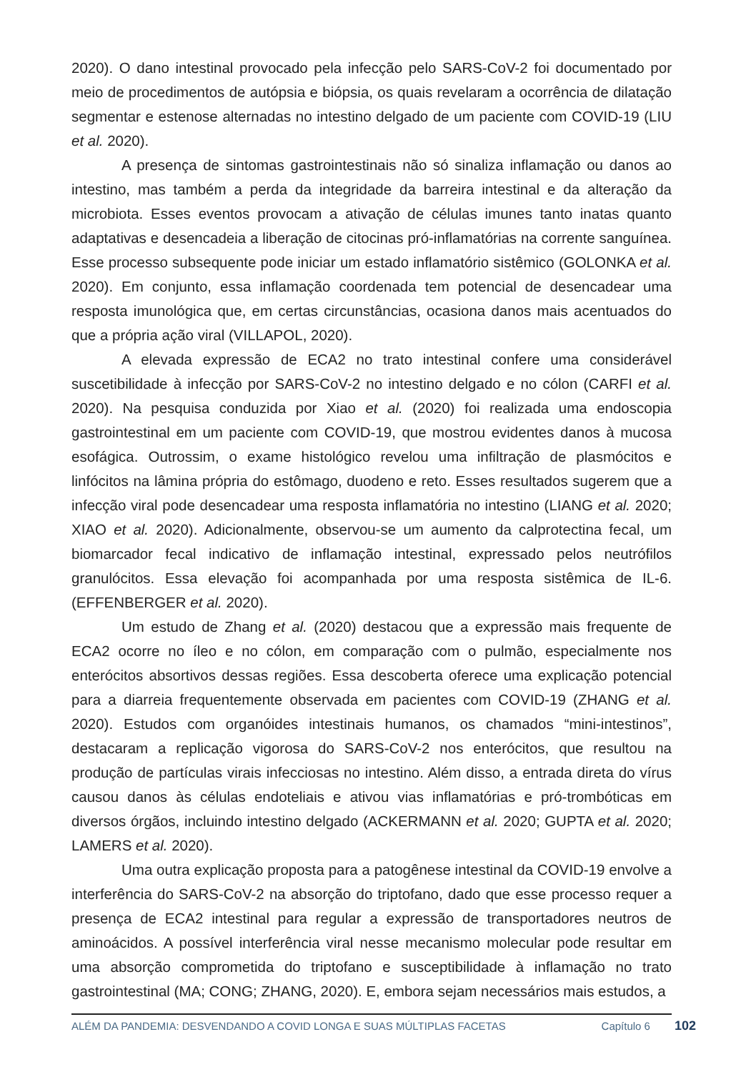2020). O dano intestinal provocado pela infecção pelo SARS-CoV-2 foi documentado por meio de procedimentos de autópsia e biópsia, os quais revelaram a ocorrência de dilatação segmentar e estenose alternadas no intestino delgado de um paciente com COVID-19 (LIU et al. 2020).
A presença de sintomas gastrointestinais não só sinaliza inflamação ou danos ao intestino, mas também a perda da integridade da barreira intestinal e da alteração da microbiota. Esses eventos provocam a ativação de células imunes tanto inatas quanto adaptativas e desencadeia a liberação de citocinas pró-inflamatórias na corrente sanguínea. Esse processo subsequente pode iniciar um estado inflamatório sistêmico (GOLONKA et al. 2020). Em conjunto, essa inflamação coordenada tem potencial de desencadear uma resposta imunológica que, em certas circunstâncias, ocasiona danos mais acentuados do que a própria ação viral (VILLAPOL, 2020).
A elevada expressão de ECA2 no trato intestinal confere uma considerável suscetibilidade à infecção por SARS-CoV-2 no intestino delgado e no cólon (CARFI et al. 2020). Na pesquisa conduzida por Xiao et al. (2020) foi realizada uma endoscopia gastrointestinal em um paciente com COVID-19, que mostrou evidentes danos à mucosa esofágica. Outrossim, o exame histológico revelou uma infiltração de plasmócitos e linfócitos na lâmina própria do estômago, duodeno e reto. Esses resultados sugerem que a infecção viral pode desencadear uma resposta inflamatória no intestino (LIANG et al. 2020; XIAO et al. 2020). Adicionalmente, observou-se um aumento da calprotectina fecal, um biomarcador fecal indicativo de inflamação intestinal, expressado pelos neutrófilos granulócitos. Essa elevação foi acompanhada por uma resposta sistêmica de IL-6. (EFFENBERGER et al. 2020).
Um estudo de Zhang et al. (2020) destacou que a expressão mais frequente de ECA2 ocorre no íleo e no cólon, em comparação com o pulmão, especialmente nos enterócitos absortivos dessas regiões. Essa descoberta oferece uma explicação potencial para a diarreia frequentemente observada em pacientes com COVID-19 (ZHANG et al. 2020). Estudos com organóides intestinais humanos, os chamados “mini-intestinos”, destacaram a replicação vigorosa do SARS-CoV-2 nos enterócitos, que resultou na produção de partículas virais infecciosas no intestino. Além disso, a entrada direta do vírus causou danos às células endoteliais e ativou vias inflamatórias e pró-trombóticas em diversos órgãos, incluindo intestino delgado (ACKERMANN et al. 2020; GUPTA et al. 2020; LAMERS et al. 2020).
Uma outra explicação proposta para a patogênese intestinal da COVID-19 envolve a interferência do SARS-CoV-2 na absorção do triptofano, dado que esse processo requer a presença de ECA2 intestinal para regular a expressão de transportadores neutros de aminoácidos. A possível interferência viral nesse mecanismo molecular pode resultar em uma absorção comprometida do triptofano e susceptibilidade à inflamação no trato gastrointestinal (MA; CONG; ZHANG, 2020). E, embora sejam necessários mais estudos, a
ALÉM DA PANDEMIA: DESVENDANDO A COVID LONGA E SUAS MÚLTIPLAS FACETAS Capítulo 6 102